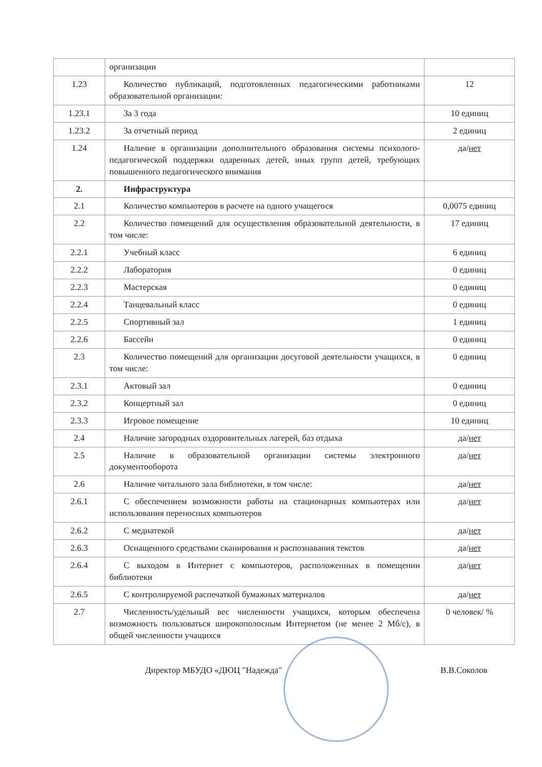| | организации | |
| 1.23 | Количество публикаций, подготовленных педагогическими работниками образовательной организации: | 12 |
| 1.23.1 | За 3 года | 10 единиц |
| 1.23.2 | За отчетный период | 2 единиц |
| 1.24 | Наличие в организации дополнительного образования системы психолого-педагогической поддержки одаренных детей, иных групп детей, требующих повышенного педагогического внимания | да/ нет |
| 2. | Инфраструктура | |
| 2.1 | Количество компьютеров в расчете на одного учащегося | 0,0075 единиц |
| 2.2 | Количество помещений для осуществления образовательной деятельности, в том числе: | 17 единиц |
| 2.2.1 | Учебный класс | 6 единиц |
| 2.2.2 | Лаборатория | 0 единиц |
| 2.2.3 | Мастерская | 0 единиц |
| 2.2.4 | Танцевальный класс | 0 единиц |
| 2.2.5 | Спортивный зал | 1 единиц |
| 2.2.6 | Бассейн | 0 единиц |
| 2.3 | Количество помещений для организации досуговой деятельности учащихся, в том числе: | 0 единиц |
| 2.3.1 | Актовый зал | 0 единиц |
| 2.3.2 | Концертный зал | 0 единиц |
| 2.3.3 | Игровое помещение | 10 единиц |
| 2.4 | Наличие загородных оздоровительных лагерей, баз отдыха | да/ нет |
| 2.5 | Наличие в образовательной организации системы электронного документооборота | да/ нет |
| 2.6 | Наличие читального зала библиотеки, в том числе: | да/ нет |
| 2.6.1 | С обеспечением возможности работы на стационарных компьютерах или использования переносных компьютеров | да/ нет |
| 2.6.2 | С медиатекой | да/ нет |
| 2.6.3 | Оснащенного средствами сканирования и распознавания текстов | да/ нет |
| 2.6.4 | С выходом в Интернет с компьютеров, расположенных в помещении библиотеки | да/ нет |
| 2.6.5 | С контролируемой распечаткой бумажных материалов | да/ нет |
| 2.7 | Численность/удельный вес численности учащихся, которым обеспечена возможность пользоваться широкополосным Интернетом (не менее 2 Мб/с), в общей численности учащихся | 0 человек/ % |
Директор МБУДО «ДЮЦ "Надежда" В.В.Соколов